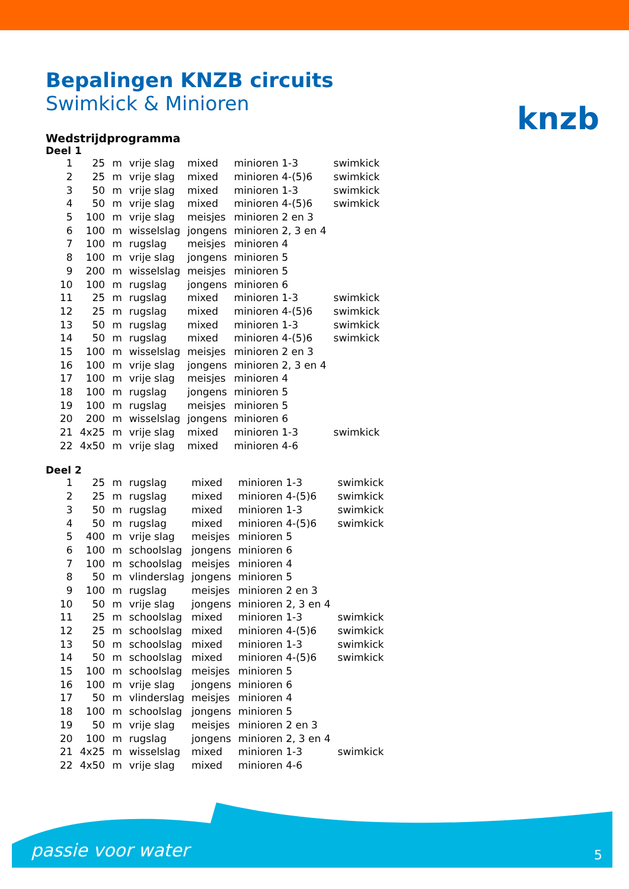knzb
Bepalingen KNZB circuits
Swimkick & Minioren
Wedstrijdprogramma
Deel 1
| 1 | 25 | m | vrije slag | mixed | minioren 1-3 | swimkick |
| 2 | 25 | m | vrije slag | mixed | minioren 4-(5)6 | swimkick |
| 3 | 50 | m | vrije slag | mixed | minioren 1-3 | swimkick |
| 4 | 50 | m | vrije slag | mixed | minioren 4-(5)6 | swimkick |
| 5 | 100 | m | vrije slag | meisjes | minioren 2 en 3 | |
| 6 | 100 | m | wisselslag | jongens | minioren 2, 3 en 4 | |
| 7 | 100 | m | rugslag | meisjes | minioren 4 | |
| 8 | 100 | m | vrije slag | jongens | minioren 5 | |
| 9 | 200 | m | wisselslag | meisjes | minioren 5 | |
| 10 | 100 | m | rugslag | jongens | minioren 6 | |
| 11 | 25 | m | rugslag | mixed | minioren 1-3 | swimkick |
| 12 | 25 | m | rugslag | mixed | minioren 4-(5)6 | swimkick |
| 13 | 50 | m | rugslag | mixed | minioren 1-3 | swimkick |
| 14 | 50 | m | rugslag | mixed | minioren 4-(5)6 | swimkick |
| 15 | 100 | m | wisselslag | meisjes | minioren 2 en 3 | |
| 16 | 100 | m | vrije slag | jongens | minioren 2, 3 en 4 | |
| 17 | 100 | m | vrije slag | meisjes | minioren 4 | |
| 18 | 100 | m | rugslag | jongens | minioren 5 | |
| 19 | 100 | m | rugslag | meisjes | minioren 5 | |
| 20 | 200 | m | wisselslag | jongens | minioren 6 | |
| 21 | 4x25 | m | vrije slag | mixed | minioren 1-3 | swimkick |
| 22 | 4x50 | m | vrije slag | mixed | minioren 4-6 | |
Deel 2
| 1 | 25 | m | rugslag | mixed | minioren 1-3 | swimkick |
| 2 | 25 | m | rugslag | mixed | minioren 4-(5)6 | swimkick |
| 3 | 50 | m | rugslag | mixed | minioren 1-3 | swimkick |
| 4 | 50 | m | rugslag | mixed | minioren 4-(5)6 | swimkick |
| 5 | 400 | m | vrije slag | meisjes | minioren 5 | |
| 6 | 100 | m | schoolslag | jongens | minioren 6 | |
| 7 | 100 | m | schoolslag | meisjes | minioren 4 | |
| 8 | 50 | m | vlinderslag | jongens | minioren 5 | |
| 9 | 100 | m | rugslag | meisjes | minioren 2 en 3 | |
| 10 | 50 | m | vrije slag | jongens | minioren 2, 3 en 4 | |
| 11 | 25 | m | schoolslag | mixed | minioren 1-3 | swimkick |
| 12 | 25 | m | schoolslag | mixed | minioren 4-(5)6 | swimkick |
| 13 | 50 | m | schoolslag | mixed | minioren 1-3 | swimkick |
| 14 | 50 | m | schoolslag | mixed | minioren 4-(5)6 | swimkick |
| 15 | 100 | m | schoolslag | meisjes | minioren 5 | |
| 16 | 100 | m | vrije slag | jongens | minioren 6 | |
| 17 | 50 | m | vlinderslag | meisjes | minioren 4 | |
| 18 | 100 | m | schoolslag | jongens | minioren 5 | |
| 19 | 50 | m | vrije slag | meisjes | minioren 2 en 3 | |
| 20 | 100 | m | rugslag | jongens | minioren 2, 3 en 4 | |
| 21 | 4x25 | m | wisselslag | mixed | minioren 1-3 | swimkick |
| 22 | 4x50 | m | vrije slag | mixed | minioren 4-6 | |
passie voor water 5